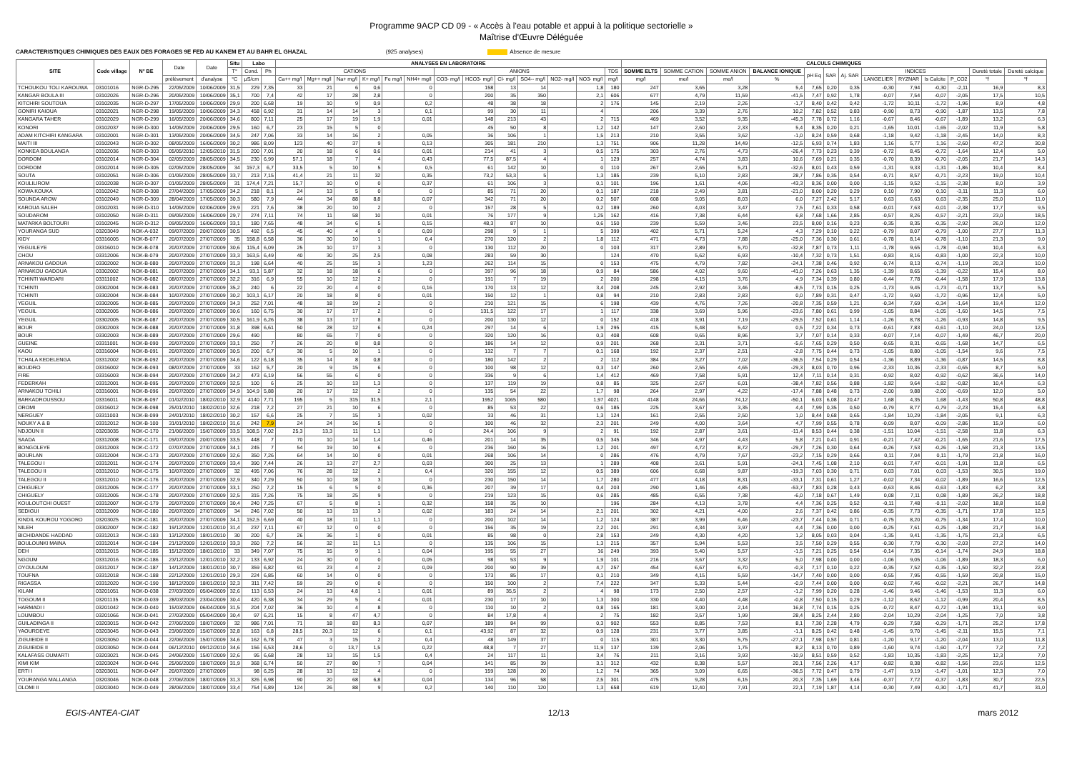Programme 9ACP CD 09 - « Accès à l'eau potable et appui à la politique sectorielle »
Maîtrise d'Œuvre Déléguée
CARACTERISTIQUES CHIMIQUES DES EAUX DES FORAGES 9E FED AU KANEM ET AU BAHR EL GHAZAL (925 analyses) Absence de mesure
| SITE | Code village | N° BE | Date | Date | Situ | Labo | | ANALYSES EN LABORATOIRE | | | | | | | | | | | | | CALCULS CHIMIQUES | | | | | | | | | | | | |
| --- | --- | --- | --- | --- | --- | --- | --- | --- | --- | --- | --- | --- | --- | --- | --- | --- | --- | --- | --- | --- | --- | --- | --- | --- | --- | --- | --- | --- | --- | --- | --- | --- | --- |
| | | | | | T° | Cond. | Ph | CATIONS | | | | | | ANIONS | | | | | | TDS | SOMME ELTS | SOMME CATION | SOMME ANION | BALANCE IONIQUE | pH Eq | SAR | Aj. SAR | INDICES | | | | Dureté totale | Dureté calcique |
| | | | prélèvement | d'analyse | °C | µS/cm | | Ca++ mg/l | Mg++ mg/l | Na+ mg/l | K+ mg/l | Fe mg/l | NH4+ mg/l | CO3- mg/l | HCO3- mg/l | Cl- mg/l | SO4-- mg/l | NO2- mg/l | NO3- mg/l | mg/l | mg/l | me/l | me/l | % | | | | LANGELIER | RYZNAR | Is Calcite | P_CO2 | °f | °f |
| TCHOUKOU TOLI KAROUWA | 03101016 | NGR-D-295 | 22/05/2009 | 10/06/2009 | 31,5 | 229 | 7,35 | 33 | 21 | 6 | 0,6 | | 0 | | 158 | 13 | 14 | | 1,8 | 180 | 247 | 3,65 | 3,28 | 5,4 | 7,65 | 0,20 | 0,35 | -0,30 | 7,94 | -0,30 | -2,11 | 16,9 | 8,3 |
| KANGAR BOULA III | 03102026 | NGR-D-296 | 20/05/2009 | 10/06/2009 | 35,1 | 700 | 7,4 | 42 | 17 | 28 | 2,8 | | 0 | | 200 | 35 | 350 | | 2,1 | 606 | 677 | 4,79 | 11,59 | -41,5 | 7,47 | 0,92 | 1,78 | -0,07 | 7,54 | -0,07 | -2,05 | 17,5 | 10,5 |
| KITCHIRI SOUTOUA | 03102035 | NGR-D-297 | 17/05/2009 | 10/06/2009 | 29,9 | 200 | 6,68 | 19 | 10 | 9 | 0,9 | | 0,2 | | 48 | 38 | 18 | | 2 | 176 | 145 | 2,19 | 2,26 | -1,7 | 8,40 | 0,42 | 0,42 | -1,72 | 10,11 | -1,72 | -1,96 | 8,9 | 4,8 |
| GONIRI KAIOUA | 03102021 | NGR-D-298 | 19/05/2009 | 10/06/2009 | 34,3 | 458 | 6,92 | 31 | 14 | 14 | 3 | | 0,1 | | 99 | 30 | 11 | | 4 | | 206 | 3,39 | 2,76 | 10,2 | 7,82 | 0,52 | 0,83 | -0,90 | 8,73 | -0,90 | -1,87 | 13,5 | 7,8 |
| KANGARA TAHER | 03102029 | NGR-D-299 | 16/05/2009 | 20/06/2009 | 34,6 | 800 | 7,11 | 25 | 17 | 19 | 1,9 | | 0,01 | | 148 | 213 | 43 | | 2 | 715 | 469 | 3,52 | 9,35 | -45,3 | 7,78 | 0,72 | 1,16 | -0,67 | 8,46 | -0,67 | -1,89 | 13,2 | 6,3 |
| KONORI | 03102037 | NGR-D-300 | 14/05/2009 | 20/06/2009 | 29,5 | 160 | 6,7 | 23 | 15 | 5 | 0 | | | | 45 | 50 | 8 | | 1,2 | 142 | 147 | 2,60 | 2,33 | 5,4 | 8,35 | 0,20 | 0,21 | -1,65 | 10,01 | -1,65 | -2,02 | 11,9 | 5,8 |
| ADAM KITCHIRI KANGARA | 03102001 | NGR-D-301 | 13/05/2009 | 20/06/2009 | 34,5 | 247 | 7,06 | 33 | 14 | 16 | 2 | | 0,05 | | 36 | 106 | 1 | | 1,5 | 213 | 210 | 3,55 | 3,62 | -1,0 | 8,24 | 0,59 | 0,68 | -1,18 | 9,42 | -1,18 | -2,45 | 14,0 | 8,3 |
| MAITI III | 03102043 | NGR-D-302 | 08/05/2009 | 16/06/2009 | 30,2 | 986 | 8,09 | 123 | 40 | 37 | 9 | | 0,13 | | 305 | 181 | 210 | | 1,3 | 751 | 906 | 11,28 | 14,49 | -12,5 | 6,93 | 0,74 | 1,83 | 1,16 | 5,77 | 1,16 | -2,60 | 47,2 | 30,8 |
| KONKEA BOULANGA | 03102036 | NGR-D-303 | 05/05/2010 | 12/05/2010 | 31,5 | 200 | 7,01 | 20 | 18 | 6 | 0,6 | | 0,01 | | 214 | 41 | 3 | | 0,5 | 175 | 303 | 2,76 | 4,73 | -26,4 | 7,73 | 0,23 | 0,39 | -0,72 | 8,45 | -0,72 | -1,64 | 12,4 | 5,0 |
| DORDOM | 03102014 | NGR-D-304 | 02/05/2009 | 28/05/2009 | 34,5 | 230 | 6,99 | 57,1 | 18 | 7 | 4 | | 0,43 | | 77,5 | 87,5 | 4 | | 1 | 129 | 257 | 4,74 | 3,83 | 10,6 | 7,69 | 0,21 | 0,35 | -0,70 | 8,39 | -0,70 | -2,05 | 21,7 | 14,3 |
| DORDOM | 03102014 | NGR-D-305 | 02/05/2009 | 28/05/2009 | 34 | 157,3 | 6,7 | 33,5 | 5 | 10 | 5 | | 0,5 | | 61 | 142 | 10 | | 0 | 110 | 267 | 2,65 | 5,21 | -32,6 | 8,01 | 0,43 | 0,59 | -1,31 | 9,33 | -1,31 | -1,86 | 10,4 | 8,4 |
| SOUTA | 03102051 | NGR-D-306 | 01/05/2009 | 28/05/2009 | 33,7 | 213 | 7,15 | 41,4 | 21 | 11 | 32 | | 0,35 | | 73,2 | 53,3 | 5 | | 1,3 | 185 | 239 | 5,10 | 2,83 | 28,7 | 7,86 | 0,35 | 0,54 | -0,71 | 8,57 | -0,71 | -2,23 | 19,0 | 10,4 |
| KOULILIROM | 03102038 | NGR-D-307 | 01/05/2009 | 28/05/2009 | 31 | 174,4 | 7,21 | 15,7 | 10 | 0 | 0 | | 0,37 | | 61 | 106 | 3 | | 0,1 | 101 | 196 | 1,61 | 4,06 | -43,3 | 8,36 | 0,00 | 0,00 | -1,15 | 9,52 | -1,15 | -2,38 | 8,0 | 3,9 |
| KOWA KOUKA | 03102042 | NGR-D-308 | 27/04/2009 | 17/05/2009 | 34,2 | 218 | 8,1 | 24 | 13 | 5 | 0 | | 0 | | 85 | 71 | 20 | | 0,1 | 187 | 218 | 2,49 | 3,81 | -21,0 | 8,00 | 0,20 | 0,29 | 0,10 | 7,90 | 0,10 | -3,11 | 11,3 | 6,0 |
| SOUNDA AROW | 03102049 | NGR-D-309 | 28/04/2009 | 17/05/2009 | 30,3 | 580 | 7,9 | 44 | 34 | 88 | 8,8 | | 0,07 | | 342 | 71 | 20 | | 0,2 | 507 | 608 | 9,05 | 8,03 | 6,0 | 7,27 | 2,42 | 5,17 | 0,63 | 6,63 | 0,63 | -2,35 | 25,0 | 11,0 |
| KAROUA SALEH | 03102031 | NGR-D-310 | 14/05/2009 | 02/06/2009 | 29,9 | 221 | 7,6 | 38 | 20 | 10 | 2 | | 0 | | 157 | 28 | 5 | | 0,2 | 189 | 260 | 4,03 | 3,47 | 7,5 | 7,61 | 0,33 | 0,58 | -0,01 | 7,63 | -0,01 | -2,38 | 17,7 | 9,5 |
| SOUDAROM | 03102050 | NGR-D-311 | 09/05/2009 | 16/06/2009 | 29,7 | 274 | 7,11 | 74 | 11 | 58 | 10 | | 0,01 | | 76 | 177 | 9 | | 1,25 | 162 | 416 | 7,38 | 6,44 | 6,8 | 7,68 | 1,66 | 2,85 | -0,57 | 8,26 | -0,57 | -2,21 | 23,0 | 18,5 |
| MATARKA BOLTOURI | 03102045 | NGR-D-312 | 09/05/2009 | 16/06/2009 | 33,1 | 180 | 7,65 | 48 | 34 | 6 | 5 | | 0,15 | | 48,3 | 87 | 10 | | 0,6 | 150 | 239 | 5,59 | 3,46 | 23,5 | 8,00 | 0,16 | 0,23 | -0,35 | 8,35 | -0,35 | -2,92 | 26,0 | 12,0 |
| YOURANGA SUD | 03203049 | NOK-A-032 | 09/07/2009 | 20/07/2009 | 30,5 | 492 | 6,5 | 45 | 40 | 4 | 0 | | 0,09 | | 298 | 9 | 1 | | 5 | 399 | 402 | 5,71 | 5,24 | 4,3 | 7,29 | 0,10 | 0,22 | -0,79 | 8,07 | -0,79 | -1,00 | 27,7 | 11,3 |
| KIDY | 03316005 | NOK-B-077 | 20/07/2009 | 27/07/2009 | 35 | 158,8 | 6,58 | 36 | 30 | 10 | 1 | | 0,4 | | 270 | 120 | 2 | | 1,8 | 112 | 471 | 4,73 | 7,88 | -25,0 | 7,36 | 0,30 | 0,61 | -0,78 | 8,14 | -0,78 | -1,10 | 21,3 | 9,0 |
| YEGUILEYE | 03316010 | NOK-B-078 | 20/07/2009 | 27/07/2009 | 30,6 | 115,4 | 6,09 | 25 | 10 | 17 | 3 | | 0 | | 130 | 112 | 20 | | 0 | 103 | 317 | 2,89 | 5,70 | -32,8 | 7,87 | 0,73 | 1,11 | -1,78 | 9,65 | -1,78 | -0,94 | 10,4 | 6,3 |
| CHOU | 03312006 | NOK-B-079 | 20/07/2009 | 27/07/2009 | 33,3 | 163,5 | 6,49 | 40 | 30 | 25 | 2,5 | | 0,08 | | 283 | 59 | 30 | | | 124 | 470 | 5,62 | 6,93 | -10,4 | 7,32 | 0,73 | 1,51 | -0,83 | 8,16 | -0,83 | -1,00 | 22,3 | 10,0 |
| ARNAKOU GADOUA | 03302002 | NOK-B-080 | 20/07/2009 | 27/07/2009 | 31,3 | 198 | 6,64 | 40 | 25 | 15 | 3 | | 1,23 | | 262 | 114 | 15 | | 0 | 153 | 475 | 4,79 | 7,82 | -24,1 | 7,38 | 0,46 | 0,92 | -0,74 | 8,13 | -0,74 | -1,19 | 20,3 | 10,0 |
| ARNAKOU GADOUA | 03302002 | NOK-B-081 | 20/07/2009 | 27/07/2009 | 34,1 | 93,1 | 5,87 | 32 | 18 | 18 | 6 | | 0 | | 397 | 96 | 18 | | 0,9 | 84 | 586 | 4,02 | 9,60 | -41,0 | 7,26 | 0,63 | 1,35 | -1,39 | 8,65 | -1,39 | -0,22 | 15,4 | 8,0 |
| TCHINTI WARDARI | 03311002 | NOK-B-082 | 08/07/2009 | 27/07/2009 | 32,2 | 316 | 6,9 | 55 | 10 | 12 | 2 | | 0 | | 191 | 7 | 19 | | 2 | 200 | 298 | 4,15 | 3,76 | 4,9 | 7,34 | 0,39 | 0,80 | -0,44 | 7,78 | -0,44 | -1,58 | 17,9 | 13,8 |
| TCHINTI | 03302004 | NOK-B-083 | 20/07/2009 | 27/07/2009 | 35,2 | 240 | 6 | 22 | 20 | 4 | 0 | | 0,16 | | 170 | 13 | 12 | | 3,4 | 208 | 245 | 2,92 | 3,46 | -8,5 | 7,73 | 0,15 | 0,25 | -1,73 | 9,45 | -1,73 | -0,71 | 13,7 | 5,5 |
| TCHINTI | 03302004 | NOK-B-084 | 10/07/2009 | 27/07/2009 | 30,2 | 103,1 | 6,17 | 20 | 18 | 8 | 0 | | 0,01 | | 150 | 12 | 1 | | 0,8 | 94 | 210 | 2,83 | 2,83 | 0,0 | 7,89 | 0,31 | 0,47 | -1,72 | 9,60 | -1,72 | -0,96 | 12,4 | 5,0 |
| YEGUIL | 03302005 | NOK-B-085 | 20/07/2009 | 27/07/2009 | 34,3 | 252 | 7,01 | 48 | 18 | 19 | 2 | | 0 | | 210 | 121 | 15 | | 6 | 198 | 439 | 4,76 | 7,26 | -20,8 | 7,35 | 0,59 | 1,21 | -0,34 | 7,69 | -0,34 | -1,64 | 19,4 | 12,0 |
| YEGUIL | 03302005 | NOK-B-086 | 20/07/2009 | 27/07/2009 | 30,6 | 160 | 6,75 | 30 | 17 | 17 | 2 | | 0 | | 131,5 | 122 | 17 | | 1 | 117 | 338 | 3,69 | 5,96 | -23,6 | 7,80 | 0,61 | 0,99 | -1,05 | 8,84 | -1,05 | -1,60 | 14,5 | 7,5 |
| YEGUIL | 03302005 | NOK-B-087 | 20/07/2009 | 27/07/2009 | 30,5 | 161,9 | 6,26 | 38 | 13 | 17 | 8 | | 0 | | 200 | 130 | 12 | | 0 | 152 | 418 | 3,91 | 7,19 | -29,5 | 7,52 | 0,61 | 1,14 | -1,26 | 8,78 | -1,26 | -0,93 | 14,8 | 9,5 |
| BOUR | 03302003 | NOK-B-088 | 20/07/2009 | 27/07/2009 | 31,8 | 398 | 6,61 | 50 | 28 | 12 | 6 | | 0,24 | | 297 | 14 | 6 | | 1,9 | 295 | 415 | 5,48 | 5,42 | 0,5 | 7,22 | 0,34 | 0,73 | -0,61 | 7,83 | -0,61 | -1,10 | 24,0 | 12,5 |
| BOUR | 03302003 | NOK-B-089 | 20/07/2009 | 27/07/2009 | 29,6 | 490 | | 80 | 65 | 7 | 0 | | 0 | | 320 | 120 | 16 | | 0,3 | 408 | 608 | 9,65 | 8,96 | 3,7 | 7,07 | 0,14 | 0,33 | -0,07 | 7,14 | -0,07 | -1,49 | 46,7 | 20,0 |
| GUEINE | 03311001 | NOK-B-090 | 20/07/2009 | 27/07/2009 | 33,1 | 250 | 7 | 26 | 20 | 8 | 0,8 | | 0 | | 186 | 14 | 12 | | 0,9 | 201 | 268 | 3,31 | 3,71 | -5,6 | 7,65 | 0,29 | 0,50 | -0,65 | 8,31 | -0,65 | -1,68 | 14,7 | 6,5 |
| KAOU | 03316004 | NOK-B-091 | 20/07/2009 | 27/07/2009 | 30,5 | 200 | 6,7 | 30 | 5 | 10 | 1 | | 0 | | 132 | 7 | 7 | | 0,1 | 168 | 192 | 2,37 | 2,51 | -2,8 | 7,75 | 0,44 | 0,73 | -1,05 | 8,80 | -1,05 | -1,54 | 9,6 | 7,5 |
| TCHALA KEDELENGA | 03312002 | NOK-B-092 | 20/07/2009 | 27/07/2009 | 34,6 | 122 | 6,18 | 35 | 14 | 8 | 0,8 | | 0 | | 180 | 142 | 2 | | 2 | 112 | 384 | 3,27 | 7,02 | -36,5 | 7,54 | 0,29 | 0,54 | -1,36 | 8,89 | -1,36 | -0,87 | 14,5 | 8,8 |
| BOUDRO | 03316002 | NOK-B-093 | 08/07/2009 | 27/07/2009 | 33 | 162 | 5,7 | 20 | 9 | 15 | 6 | | 0 | | 100 | 98 | 12 | | 0,3 | 147 | 260 | 2,55 | 4,65 | -29,3 | 8,03 | 0,70 | 0,96 | -2,33 | 10,36 | -2,33 | -0,65 | 8,7 | 5,0 |
| FIRE | 03316003 | NOK-B-094 | 20/07/2009 | 27/07/2009 | 34,2 | 473 | 6,19 | 56 | 55 | 6 | 0 | | 0 | | 336 | 9 | 6 | | 1,4 | 412 | 469 | 7,58 | 5,91 | 12,4 | 7,11 | 0,14 | 0,31 | -0,92 | 8,02 | -0,92 | -0,62 | 36,6 | 14,0 |
| FEDERKAH | 03312001 | NOK-B-095 | 20/07/2009 | 27/07/2009 | 32,5 | 100 | 6 | 25 | 10 | 13 | 1,3 | | 0 | | 137 | 119 | 19 | | 0,8 | 85 | 325 | 2,67 | 6,01 | -38,4 | 7,82 | 0,56 | 0,88 | -1,82 | 9,64 | -1,82 | -0,82 | 10,4 | 6,3 |
| ARNAKOU TCHILI | 03316001 | NOK-B-096 | 20/07/2009 | 27/07/2009 | 34,9 | 104,9 | 5,88 | 20 | 17 | 12 | 2 | | 0 | | 135 | 54 | 22 | | 1,7 | 98 | 264 | 2,97 | 4,22 | -17,4 | 7,88 | 0,48 | 0,73 | -2,00 | 9,88 | -2,00 | -0,69 | 12,0 | 5,0 |
| BARKADROUSSOU | 03316011 | NOK-B-097 | 01/02/2010 | 18/02/2010 | 32,9 | 4140 | 7,71 | 195 | 5 | 315 | 31,5 | | 2,1 | | 1952 | 1065 | 580 | | 1,97 | 4021 | 4148 | 24,66 | 74,12 | -50,1 | 6,03 | 6,08 | 20,47 | 1,68 | 4,35 | 1,68 | -1,43 | 50,8 | 48,8 |
| OROMI | 03316012 | NOK-B-098 | 25/01/2010 | 18/02/2010 | 32,6 | 218 | 7,2 | 27 | 21 | 10 | 6 | | 0 | | 85 | 53 | 22 | | 0,6 | 185 | 225 | 3,67 | 3,35 | 4,4 | 7,99 | 0,35 | 0,50 | -0,79 | 8,77 | -0,79 | -2,23 | 15,4 | 6,8 |
| NERGUEY | 03311003 | NOK-B-099 | 24/01/2010 | 18/02/2010 | 30,2 | 157 | 6,6 | 25 | 7 | 15 | 3 | | 0,02 | | 33 | 46 | 31 | | 1,3 | 124 | 161 | 2,55 | 2,50 | 1,0 | 8,44 | 0,68 | 0,65 | -1,84 | 10,29 | -1,84 | -2,05 | 9,1 | 6,3 |
| NOUKY A & B | 03312012 | NOK-B-100 | 31/01/2010 | 18/02/2010 | 31,6 | 242 | 7,9 | 24 | 24 | 16 | 5 | | 0 | | 100 | 46 | 32 | | 2,3 | 201 | 249 | 4,00 | 3,64 | 4,7 | 7,99 | 0,55 | 0,78 | -0,09 | 8,07 | -0,09 | -2,86 | 15,9 | 6,0 |
| NDJOUN II | 03203035 | NOK-C-170 | 21/06/2009 | 15/07/2009 | 33,5 | 108,5 | 7,02 | 25,3 | 13,3 | 11 | 1,1 | | 0 | | 24,4 | 106 | 9 | | 2 | 91 | 192 | 2,87 | 3,61 | -11,4 | 8,53 | 0,44 | 0,38 | -1,51 | 10,04 | -1,51 | -2,58 | 11,8 | 6,3 |
| SAADA | 03312008 | NOK-C-171 | 09/07/2009 | 20/07/2009 | 33,5 | 448 | 7 | 70 | 10 | 14 | 1,4 | | 0,46 | | 201 | 14 | 35 | | 0,5 | 345 | 346 | 4,97 | 4,43 | 5,8 | 7,21 | 0,41 | 0,91 | -0,21 | 7,42 | -0,21 | -1,65 | 21,6 | 17,5 |
| BONGOLEYE | 03312003 | NOK-C-172 | 07/07/2009 | 27/07/2009 | 34,1 | 245 | 7 | 54 | 19 | 10 | 6 | | 0 | | 236 | 160 | 16 | | 1,2 | 201 | 497 | 4,72 | 8,72 | -29,7 | 7,26 | 0,30 | 0,64 | -0,26 | 7,53 | -0,26 | -1,58 | 21,3 | 13,5 |
| BOURLAN | 03312004 | NOK-C-173 | 20/07/2009 | 27/07/2009 | 32,6 | 350 | 7,26 | 64 | 14 | 10 | 0 | | 0,01 | | 268 | 106 | 14 | | 0 | 286 | 476 | 4,79 | 7,67 | -23,2 | 7,15 | 0,29 | 0,66 | 0,11 | 7,04 | 0,11 | -1,79 | 21,8 | 16,0 |
| TALEGOU I | 03312011 | NOK-C-174 | 20/07/2009 | 27/07/2009 | 33,4 | 390 | 7,44 | 26 | 13 | 27 | 2,7 | | 0,03 | | 300 | 25 | 13 | | 1 | 289 | 408 | 3,61 | 5,91 | -24,1 | 7,45 | 1,08 | 2,10 | -0,01 | 7,47 | -0,01 | -1,91 | 11,8 | 6,5 |
| TALEGOU II | 03312010 | NOK-C-175 | 10/07/2009 | 27/07/2009 | 32 | 495 | 7,06 | 76 | 28 | 12 | 2 | | 0,4 | | 320 | 155 | 12 | | 0,5 | 389 | 606 | 6,68 | 9,87 | -19,3 | 7,03 | 0,30 | 0,71 | 0,03 | 7,01 | 0,03 | -1,53 | 30,5 | 19,0 |
| TALEGOU II | 03312010 | NOK-C-176 | 20/07/2009 | 27/07/2009 | 32,9 | 340 | 7,29 | 50 | 10 | 18 | 3 | | 0 | | 230 | 150 | 14 | | 1,7 | 280 | 477 | 4,18 | 8,31 | -33,1 | 7,31 | 0,61 | 1,27 | -0,02 | 7,34 | -0,02 | -1,89 | 16,6 | 12,5 |
| CHIGUELY | 03312005 | NOK-C-177 | 20/07/2009 | 27/07/2009 | 33,1 | 250 | 7,2 | 15 | 6 | 5 | 0 | | 0,36 | | 207 | 39 | 17 | | 0,4 | 203 | 290 | 1,46 | 4,85 | -53,7 | 7,83 | 0,28 | 0,43 | -0,63 | 8,46 | -0,63 | -1,83 | 6,2 | 3,8 |
| CHIGUELY | 03312005 | NOK-C-178 | 20/07/2009 | 27/07/2009 | 32,5 | 315 | 7,26 | 75 | 18 | 25 | 9 | | 0 | | 219 | 123 | 15 | | 0,6 | 285 | 485 | 6,55 | 7,38 | -6,0 | 7,18 | 0,67 | 1,49 | 0,08 | 7,11 | 0,08 | -1,89 | 26,2 | 18,8 |
| KOULOUTCHI OUEST | 03312007 | NOK-C-179 | 20/07/2009 | 27/07/2009 | 30,4 | 240 | 7,25 | 67 | 5 | 8 | 1 | | 0,32 | | 158 | 35 | 10 | | | 196 | 284 | 4,13 | 3,78 | 4,4 | 7,36 | 0,25 | 0,52 | -0,11 | 7,48 | -0,11 | -2,02 | 18,8 | 16,8 |
| SEDIGUI | 03312009 | NOK-C-180 | 20/07/2009 | 27/07/2009 | 34 | 246 | 7,02 | 50 | 13 | 13 | 3 | | 0,02 | | 183 | 24 | 14 | | 2,1 | 201 | 302 | 4,21 | 4,00 | 2,6 | 7,37 | 0,42 | 0,86 | -0,35 | 7,73 | -0,35 | -1,71 | 17,8 | 12,5 |
| KINDIL KOUROU YOGORO | 03203025 | NOK-C-181 | 20/07/2009 | 27/07/2009 | 34,1 | 152,5 | 6,69 | 40 | 18 | 11 | 1,1 | | 0 | | 200 | 102 | 14 | | 1,2 | 124 | 387 | 3,99 | 6,46 | -23,7 | 7,44 | 0,36 | 0,71 | -0,75 | 8,20 | -0,75 | -1,34 | 17,4 | 10,0 |
| NILEH | 03302007 | NOK-C-182 | 19/12/2009 | 12/01/2010 | 31,4 | 237 | 7,11 | 67 | 12 | 0 | 0 | | 0 | | 156 | 35 | 19 | | 2,2 | 201 | 291 | 4,34 | 3,97 | 4,4 | 7,36 | 0,00 | 0,00 | -0,25 | 7,61 | -0,25 | -1,88 | 21,7 | 16,8 |
| BICHIDANDE HADDAD | 03312013 | NOK-C-183 | 13/12/2009 | 18/01/2010 | 30 | 200 | 6,7 | 26 | 36 | 1 | 0 | | 0,01 | | 85 | 98 | 0 | | 2,8 | 153 | 249 | 4,30 | 4,20 | 1,2 | 8,05 | 0,03 | 0,04 | -1,35 | 9,41 | -1,35 | -1,75 | 21,3 | 6,5 |
| BOULOUNKI MAINA | 03312014 | NOK-C-184 | 21/12/2009 | 12/01/2010 | 33,3 | 260 | 7,2 | 56 | 32 | 11 | 1,1 | | 0 | | 135 | 106 | 15 | | 1,3 | 215 | 357 | 5,94 | 5,53 | 3,5 | 7,50 | 0,29 | 0,55 | -0,30 | 7,79 | -0,30 | -2,03 | 27,2 | 14,0 |
| DEH | 03312015 | NOK-C-185 | 15/12/2009 | 18/01/2010 | 33 | 349 | 7,07 | 75 | 15 | 9 | 1 | | 0,04 | | 195 | 55 | 27 | | 16 | 249 | 393 | 5,40 | 5,57 | -1,5 | 7,21 | 0,25 | 0,54 | -0,14 | 7,35 | -0,14 | -1,74 | 24,9 | 18,8 |
| NGOUM | 03312016 | NOK-C-186 | 23/12/2009 | 12/01/2010 | 32,2 | 133 | 6,92 | 24 | 30 | 0 | 0 | | 0,05 | | 98 | 53 | 9 | | 1,9 | 101 | 216 | 3,67 | 3,32 | 5,0 | 7,98 | 0,00 | 0,00 | -1,06 | 9,05 | -1,06 | -1,89 | 18,3 | 6,0 |
| OYOULOUM | 03312017 | NOK-C-187 | 14/12/2009 | 18/01/2010 | 30,7 | 359 | 6,82 | 91 | 23 | 4 | 2 | | 0,09 | | 200 | 90 | 39 | | 4,7 | 257 | 454 | 6,67 | 6,70 | -0,3 | 7,17 | 0,10 | 0,22 | -0,35 | 7,52 | -0,35 | -1,50 | 32,2 | 22,8 |
| TOUFNA | 03312018 | NOK-C-188 | 22/12/2009 | 12/01/2010 | 29,3 | 224 | 6,85 | 60 | 14 | 0 | 0 | | 0 | | 173 | 85 | 17 | | 0,1 | 210 | 349 | 4,15 | 5,59 | -14,7 | 7,40 | 0,00 | 0,00 | -0,55 | 7,95 | -0,55 | -1,59 | 20,8 | 15,0 |
| RIGASSA | 03312020 | NOK-C-190 | 18/12/2009 | 18/01/2010 | 32,3 | 311 | 7,42 | 59 | 29 | 0 | 0 | | 0 | | 150 | 100 | 2 | | 7,4 | 222 | 347 | 5,33 | 5,44 | -0,9 | 7,44 | 0,00 | 0,00 | -0,02 | 7,46 | -0,02 | -2,21 | 26,7 | 14,8 |
| KILAM | 03201051 | NOK-D-038 | 27/03/2009 | 05/04/2009 | 32,6 | 113 | 6,53 | 24 | 13 | 4,8 | 1 | | 0,01 | | 89 | 35,5 | 2 | | 4 | 98 | 173 | 2,50 | 2,57 | -1,2 | 7,99 | 0,20 | 0,28 | -1,46 | 9,46 | -1,46 | -1,53 | 11,3 | 6,0 |
| TOGOUM II | 03201135 | NOK-D-039 | 28/03/2009 | 23/04/2009 | 30,4 | 420 | 6,38 | 34 | 29 | 5 | 4 | | 0,01 | | 230 | 17 | 10 | | 1,3 | 300 | 330 | 4,40 | 4,48 | -0,8 | 7,50 | 0,15 | 0,29 | -1,12 | 8,62 | -1,12 | -0,99 | 20,4 | 8,5 |
| HARMADI I | 03201042 | NOK-D-040 | 15/03/2009 | 06/04/2009 | 31,5 | 204 | 7,02 | 36 | 10 | 4 | 8 | | 0 | | 110 | 10 | 2 | | 0,8 | 165 | 181 | 3,00 | 2,14 | 16,8 | 7,74 | 0,15 | 0,25 | -0,72 | 8,47 | -0,72 | -1,94 | 13,1 | 9,0 |
| LOUMBOU | 03201066 | NOK-D-041 | 27/03/2009 | 05/04/2009 | 30,4 | 97 | 6,21 | 15 | 8 | 47 | 4,7 | | 0 | | 84 | 17,8 | 4 | | 2 | 75 | 182 | 3,57 | 1,99 | 28,4 | 8,25 | 2,44 | 2,80 | -2,04 | 10,29 | -2,04 | -1,25 | 7,0 | 3,8 |
| GUILADINGA II | 03203015 | NOK-D-042 | 27/06/2009 | 18/07/2009 | 32 | 986 | 7,01 | 71 | 18 | 83 | 8,3 | | 0,07 | | 189 | 84 | 99 | | 0,3 | 902 | 553 | 8,85 | 7,53 | 8,1 | 7,30 | 2,28 | 4,79 | -0,29 | 7,58 | -0,29 | -1,71 | 25,2 | 17,8 |
| YAOURDEYE | 03203045 | NOK-D-043 | 23/06/2009 | 15/07/2009 | 32,8 | 163 | 6,8 | 28,5 | 20,3 | 12 | 6 | | 0,1 | | 43,92 | 87 | 32 | | 0,9 | 128 | 231 | 3,77 | 3,85 | -1,1 | 8,25 | 0,42 | 0,48 | -1,45 | 9,70 | -1,45 | -2,11 | 15,5 | 7,1 |
| ZIGUIEIDE II | 03203050 | NOK-D-044 | 22/06/2009 | 15/07/2009 | 34,6 | 162 | 6,78 | 47 | 3 | 15 | 2 | | 0,4 | | 48 | 149 | 37 | | 0 | 115 | 301 | 3,30 | 5,75 | -27,1 | 7,98 | 0,57 | 0,81 | -1,20 | 9,17 | -1,20 | -2,04 | 13,0 | 11,8 |
| ZIGUIEIDE II | 03203050 | NOK-D-044 | 06/12/2010 | 09/12/2010 | 34,6 | 156 | 6,53 | 28,6 | 0 | 13,7 | 1,5 | | 0,22 | | 48,8 | 7 | 27 | | 11,9 | 137 | 139 | 2,06 | 1,75 | 8,2 | 8,13 | 0,70 | 0,89 | -1,60 | 9,74 | -1,60 | -1,77 | 7,2 | 7,2 |
| KALAFASS OUMARTI | 03203021 | NOK-D-045 | 24/06/2009 | 15/07/2009 | 32,6 | 95 | 6,68 | 28 | 13 | 15 | 1,5 | | 0,4 | | 24 | 117 | 11 | | 3,4 | 76 | 211 | 3,16 | 3,93 | -10,9 | 8,51 | 0,59 | 0,52 | -1,83 | 10,35 | -1,83 | -2,25 | 12,3 | 7,0 |
| KIMI KIM | 03203024 | NOK-D-046 | 25/06/2009 | 18/07/2009 | 31,9 | 368 | 6,74 | 50 | 27 | 80 | 7 | | 0,04 | | 141 | 85 | 39 | | 3,1 | 312 | 432 | 8,38 | 5,57 | 20,1 | 7,56 | 2,26 | 4,17 | -0,82 | 8,38 | -0,82 | -1,56 | 23,6 | 12,5 |
| ERTI I | 03203011 | NOK-D-047 | 20/07/2009 | 27/07/2009 | | 98 | 6,25 | 28 | 13 | 12 | 4 | | 0 | | 159 | 128 | 20 | | 1,2 | 74 | 365 | 3,09 | 6,65 | -36,5 | 7,72 | 0,47 | 0,79 | -1,47 | 9,19 | -1,47 | -1,01 | 12,3 | 7,0 |
| YOURANGA MALLANGA | 03203046 | NOK-D-048 | 27/06/2009 | 18/07/2009 | 31,3 | 326 | 6,98 | 90 | 20 | 68 | 6,8 | | 0,04 | | 134 | 96 | 58 | | 2,5 | 301 | 475 | 9,28 | 6,15 | 20,3 | 7,35 | 1,69 | 3,46 | -0,37 | 7,72 | -0,37 | -1,83 | 30,7 | 22,5 |
| OLOMI II | 03203040 | NOK-D-049 | 28/06/2009 | 18/07/2009 | 33,4 | 754 | 6,89 | 124 | 26 | 88 | 9 | | 0,2 | | 140 | 110 | 120 | | 1,3 | 658 | 619 | 12,40 | 7,91 | 22,1 | 7,19 | 1,87 | 4,14 | -0,30 | 7,49 | -0,30 | -1,71 | 41,7 | 31,0 |
EGIS-ANTEA-CIAT 12/13 mars 2012